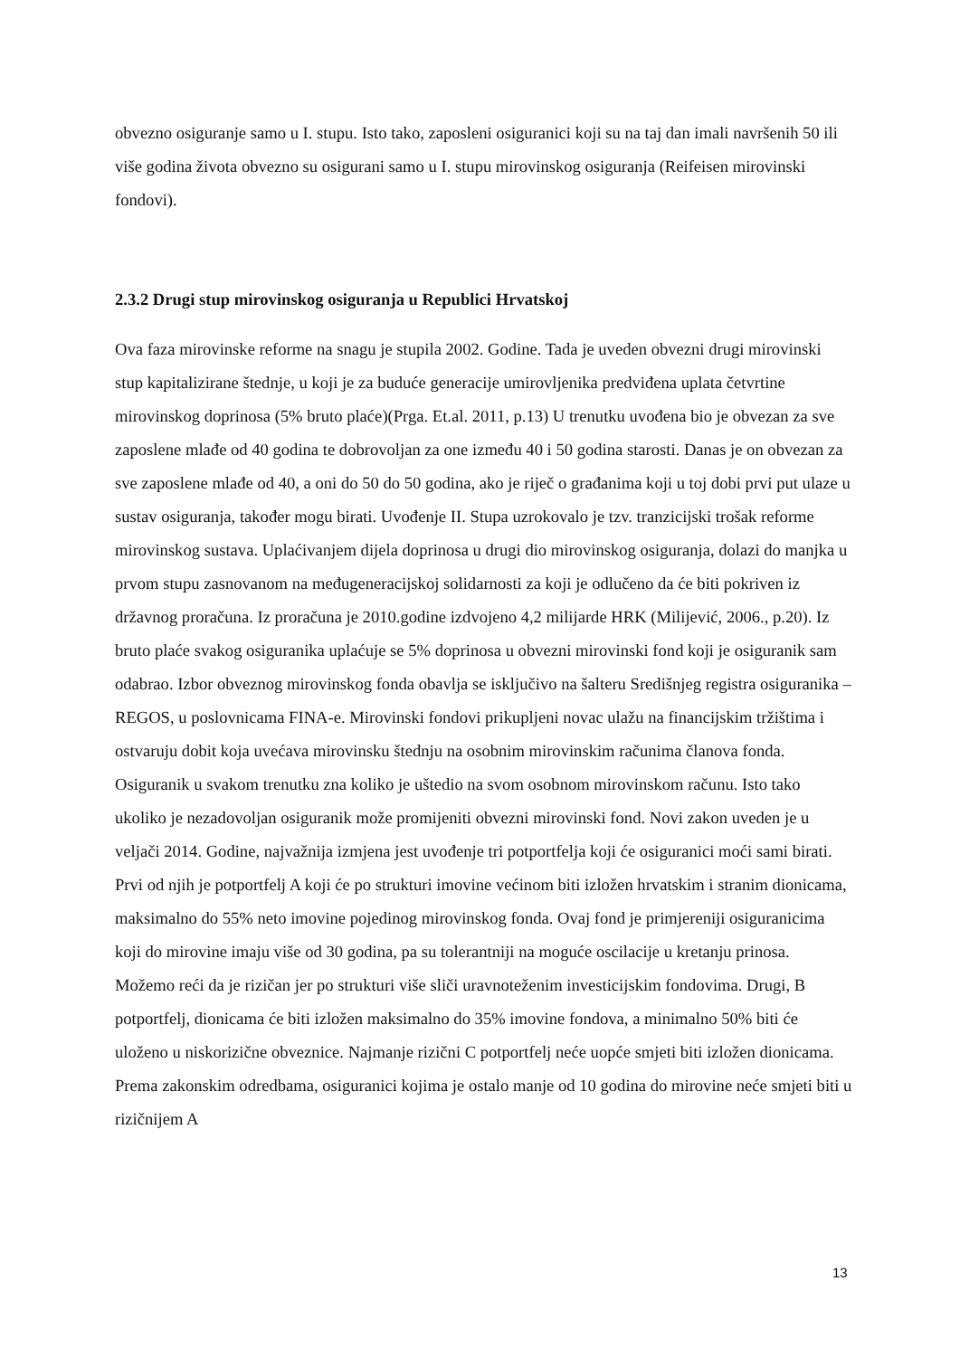obvezno osiguranje samo u I. stupu. Isto tako, zaposleni osiguranici koji su na taj dan imali navršenih 50 ili više godina života obvezno su osigurani samo u I. stupu mirovinskog osiguranja (Reifeisen mirovinski fondovi).
2.3.2 Drugi stup mirovinskog osiguranja u Republici Hrvatskoj
Ova faza mirovinske reforme na snagu je stupila 2002. Godine. Tada je uveden obvezni drugi mirovinski stup kapitalizirane štednje, u koji je za buduće generacije umirovljenika predviđena uplata četvrtine mirovinskog doprinosa (5% bruto plaće)(Prga. Et.al. 2011, p.13) U trenutku uvođena bio je obvezan za sve zaposlene mlađe od 40 godina te dobrovoljan za one između 40 i 50 godina starosti. Danas je on obvezan za sve zaposlene mlađe od 40, a oni do 50 do 50 godina, ako je riječ o građanima koji u toj dobi prvi put ulaze u sustav osiguranja, također mogu birati. Uvođenje II. Stupa uzrokovalo je tzv. tranzicijski trošak reforme mirovinskog sustava. Uplaćivanjem dijela doprinosa u drugi dio mirovinskog osiguranja, dolazi do manjka u prvom stupu zasnovanom na međugeneracijskoj solidarnosti za koji je odlučeno da će biti pokriven iz državnog proračuna. Iz proračuna je 2010.godine izdvojeno 4,2 milijarde HRK (Milijević, 2006., p.20). Iz bruto plaće svakog osiguranika uplaćuje se 5% doprinosa u obvezni mirovinski fond koji je osiguranik sam odabrao. Izbor obveznog mirovinskog fonda obavlja se isključivo na šalteru Središnjeg registra osiguranika –REGOS, u poslovnicama FINA-e. Mirovinski fondovi prikupljeni novac ulažu na financijskim tržištima i ostvaruju dobit koja uvećava mirovinsku štednju na osobnim mirovinskim računima članova fonda. Osiguranik u svakom trenutku zna koliko je uštedio na svom osobnom mirovinskom računu. Isto tako ukoliko je nezadovoljan osiguranik može promijeniti obvezni mirovinski fond. Novi zakon uveden je u veljači 2014. Godine, najvažnija izmjena jest uvođenje tri potportfelja koji će osiguranici moći sami birati. Prvi od njih je potportfelj A koji će po strukturi imovine većinom biti izložen hrvatskim i stranim dionicama, maksimalno do 55% neto imovine pojedinog mirovinskog fonda. Ovaj fond je primjereniji osiguranicima koji do mirovine imaju više od 30 godina, pa su tolerantniji na moguće oscilacije u kretanju prinosa. Možemo reći da je rizičan jer po strukturi više sliči uravnoteženim investicijskim fondovima. Drugi, B potportfelj, dionicama će biti izložen maksimalno do 35% imovine fondova, a minimalno 50% biti će uloženo u niskorizične obveznice. Najmanje rizični C potportfelj neće uopće smjeti biti izložen dionicama. Prema zakonskim odredbama, osiguranici kojima je ostalo manje od 10 godina do mirovine neće smjeti biti u rizičnijem A
13